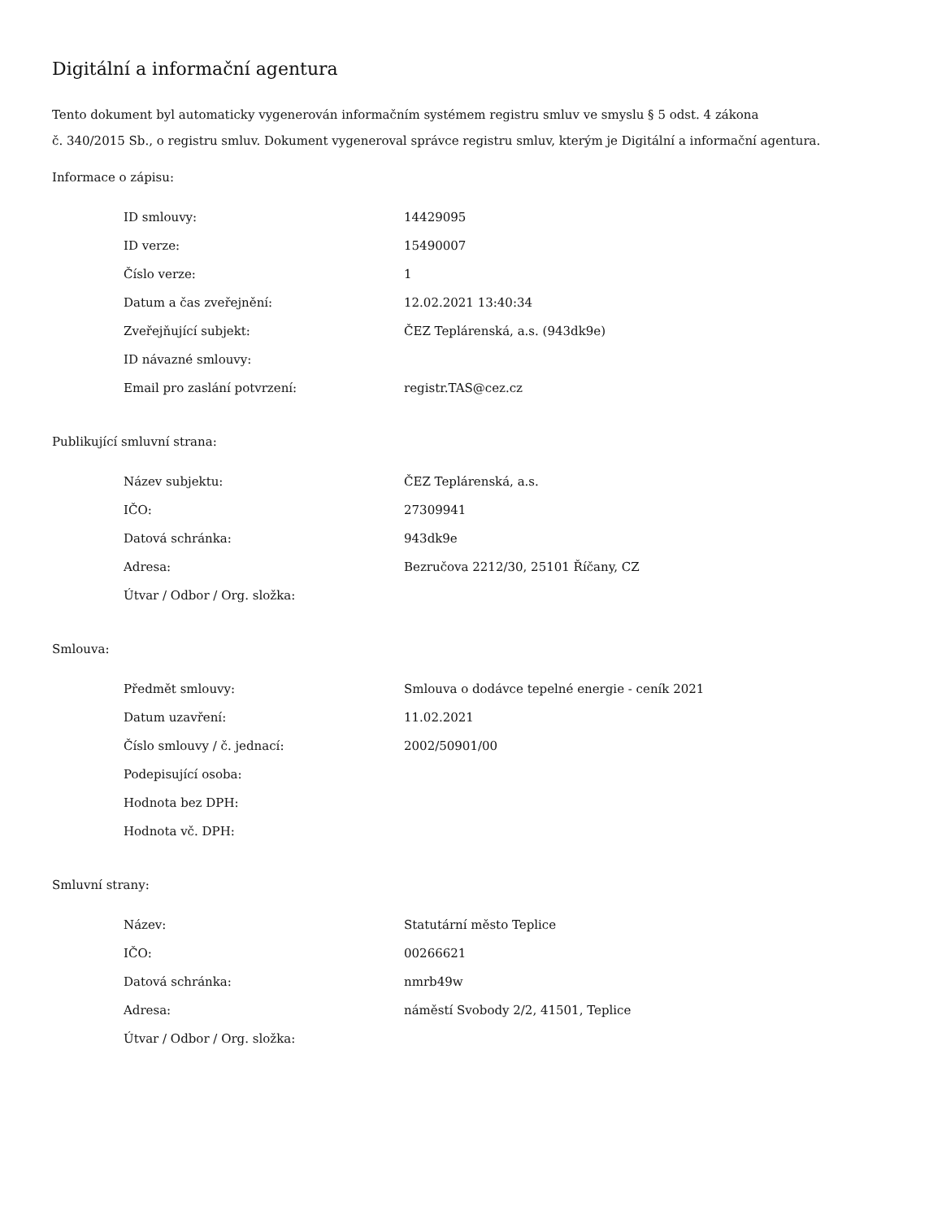Digitální a informační agentura
Tento dokument byl automaticky vygenerován informačním systémem registru smluv ve smyslu § 5 odst. 4 zákona
č. 340/2015 Sb., o registru smluv. Dokument vygeneroval správce registru smluv, kterým je Digitální a informační agentura.
Informace o zápisu:
| ID smlouvy: | 14429095 |
| ID verze: | 15490007 |
| Číslo verze: | 1 |
| Datum a čas zveřejnění: | 12.02.2021 13:40:34 |
| Zveřejňující subjekt: | ČEZ Teplárenská, a.s. (943dk9e) |
| ID návazné smlouvy: | |
| Email pro zaslání potvrzení: | registr.TAS@cez.cz |
Publikující smluvní strana:
| Název subjektu: | ČEZ Teplárenská, a.s. |
| IČO: | 27309941 |
| Datová schránka: | 943dk9e |
| Adresa: | Bezručova 2212/30, 25101 Říčany, CZ |
| Útvar / Odbor / Org. složka: | |
Smlouva:
| Předmět smlouvy: | Smlouva o dodávce tepelné energie - ceník 2021 |
| Datum uzavření: | 11.02.2021 |
| Číslo smlouvy / č. jednací: | 2002/50901/00 |
| Podepisující osoba: | |
| Hodnota bez DPH: | |
| Hodnota vč. DPH: | |
Smluvní strany:
| Název: | Statutární město Teplice |
| IČO: | 00266621 |
| Datová schránka: | nmrb49w |
| Adresa: | náměstí Svobody 2/2, 41501, Teplice |
| Útvar / Odbor / Org. složka: | |